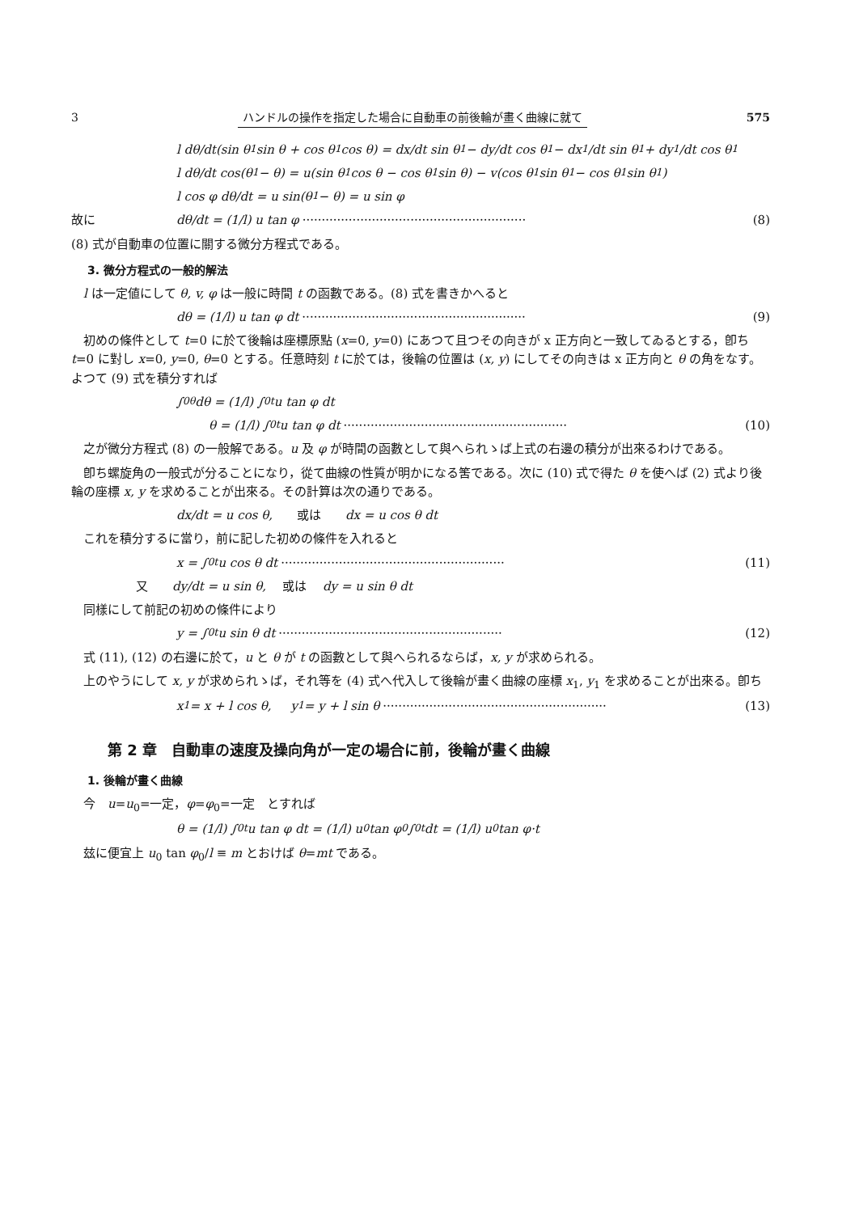3 ハンドルの操作を指定した場合に自動車の前後輪が畫く曲線に就て 575
l dθ/dt(sin θ<sub>1</sub> sin θ + cos θ<sub>1</sub> cos θ) = dx/dt sin θ<sub>1</sub> − dy/dt cos θ<sub>1</sub> − dx<sub>1</sub>/dt sin θ<sub>1</sub> + dy<sub>1</sub>/dt cos θ<sub>1</sub>
l dθ/dt cos(θ<sub>1</sub> − θ) = u(sin θ<sub>1</sub> cos θ − cos θ<sub>1</sub> sin θ) − v(cos θ<sub>1</sub> sin θ<sub>1</sub> − cos θ<sub>1</sub> sin θ<sub>1</sub>)
l cos φ dθ/dt = u sin(θ<sub>1</sub> − θ) = u sin φ
故に dθ/dt = (1/l) u tan φ ·························································· (8)
(8) 式が自動車の位置に關する微分方程式である。
3. 微分方程式の一般的解法
l は一定値にして θ, v, φ は一般に時間 t の函數である。(8) 式を書きかへると
dθ = (1/l) u tan φ dt ·························································· (9)
初めの條件として t=0 に於て後輪は座標原點 (x=0, y=0) にあつて且つその向きが x 正方向と一致してゐるとする，卽ち t=0 に對し x=0, y=0, θ=0 とする。任意時刻 t に於ては，後輪の位置は (x, y) にしてその向きは x 正方向と θ の角をなす。よつて (9) 式を積分すれば
∫<sub>0</sub><sup>θ</sup> dθ = (1/l) ∫<sub>0</sub><sup>t</sup> u tan φ dt
θ = (1/l) ∫<sub>0</sub><sup>t</sup> u tan φ dt ·························································· (10)
之が微分方程式 (8) の一般解である。u 及 φ が時間の函數として與へられゝば上式の右邊の積分が出來るわけである。
卽ち螺旋角の一般式が分ることになり，從て曲線の性質が明かになる筈である。次に (10) 式で得た θ を使へば (2) 式より後輪の座標 x, y を求めることが出來る。その計算は次の通りである。
dx/dt = u cos θ, 或は dx = u cos θ dt
これを積分するに當り，前に記した初めの條件を入れると
x = ∫<sub>0</sub><sup>t</sup> u cos θ dt ·························································· (11)
又 dy/dt = u sin θ, 或は dy = u sin θ dt
同樣にして前記の初めの條件により
y = ∫<sub>0</sub><sup>t</sup> u sin θ dt ·························································· (12)
式 (11), (12) の右邊に於て，u と θ が t の函數として與へられるならば，x, y が求められる。
上のやうにして x, y が求められゝば，それ等を (4) 式へ代入して後輪が畫く曲線の座標 x<sub>1</sub>, y<sub>1</sub> を求めることが出來る。卽ち
x<sub>1</sub> = x + l cos θ, y<sub>1</sub> = y + l sin θ ·························································· (13)
第 2 章　自動車の速度及操向角が一定の場合に前，後輪が畫く曲線
1. 後輪が畫く曲線
今　u=u<sub>0</sub>=一定，φ=φ<sub>0</sub>=一定　とすれば
θ = (1/l) ∫<sub>0</sub><sup>t</sup> u tan φ dt = (1/l) u<sub>0</sub> tan φ<sub>0</sub> ∫<sub>0</sub><sup>t</sup> dt = (1/l) u<sub>0</sub> tan φ·t
玆に便宜上 u<sub>0</sub> tan φ<sub>0</sub>/l ≡ m とおけば θ=mt である。